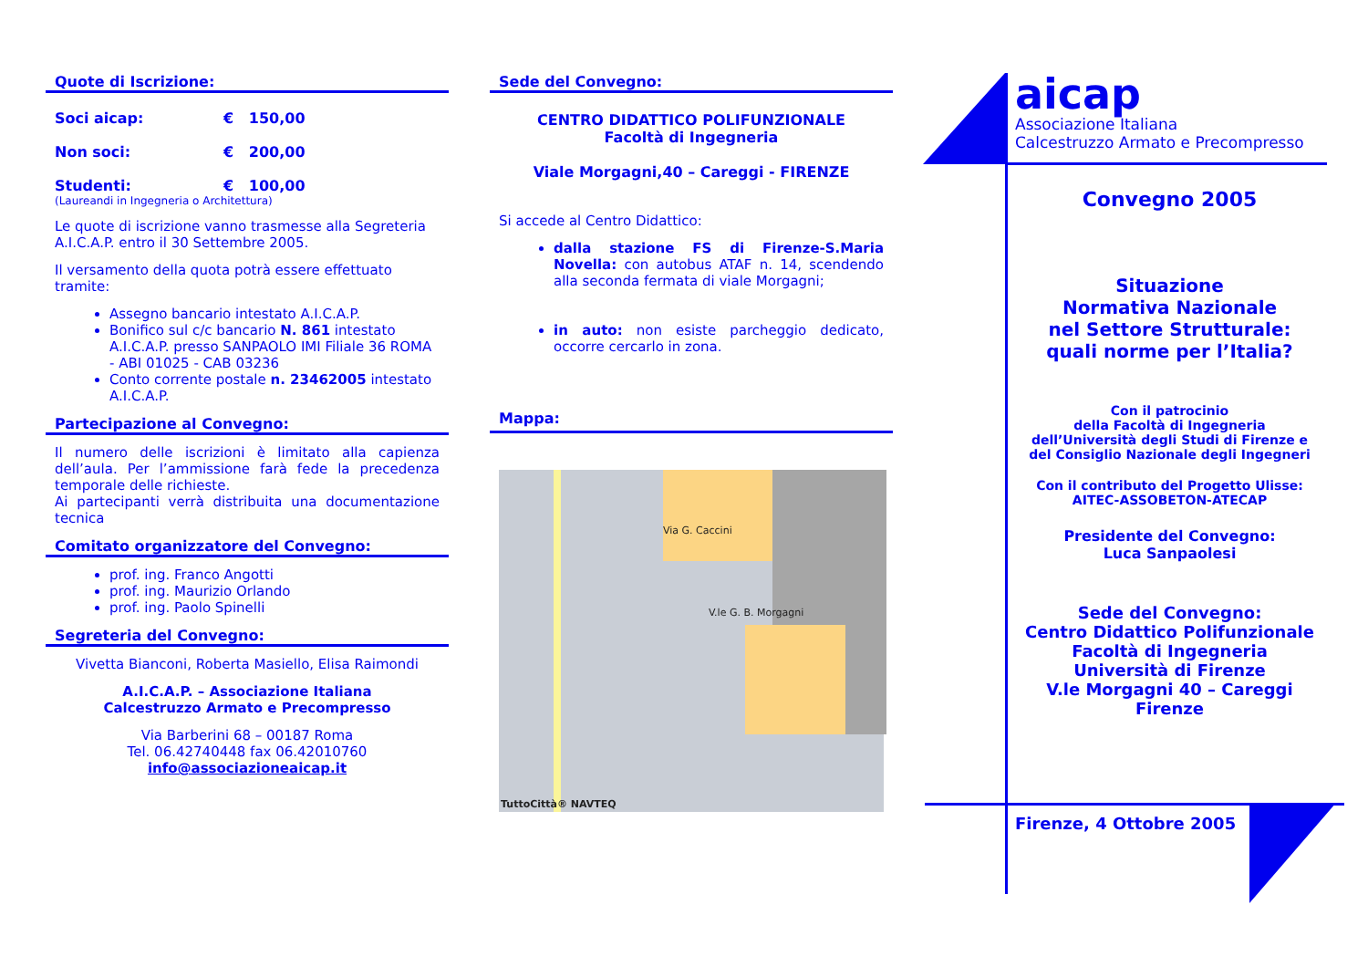Quote di Iscrizione:
Soci aicap: € 150,00
Non soci: € 200,00
Studenti: € 100,00
(Laureandi in Ingegneria o Architettura)
Le quote di iscrizione vanno trasmesse alla Segreteria A.I.C.A.P. entro il 30 Settembre 2005.
Il versamento della quota potrà essere effettuato tramite:
Assegno bancario intestato A.I.C.A.P.
Bonifico sul c/c bancario N. 861 intestato A.I.C.A.P. presso SANPAOLO IMI Filiale 36 ROMA - ABI 01025 - CAB 03236
Conto corrente postale n. 23462005 intestato A.I.C.A.P.
Partecipazione al Convegno:
Il numero delle iscrizioni è limitato alla capienza dell’aula. Per l’ammissione farà fede la precedenza temporale delle richieste.
Ai partecipanti verrà distribuita una documentazione tecnica
Comitato organizzatore del Convegno:
prof. ing. Franco Angotti
prof. ing. Maurizio Orlando
prof. ing. Paolo Spinelli
Segreteria del Convegno:
Vivetta Bianconi, Roberta Masiello, Elisa Raimondi
A.I.C.A.P. – Associazione Italiana
Calcestruzzo Armato e Precompresso
Via Barberini 68 – 00187 Roma
Tel. 06.42740448 fax 06.42010760
info@associazioneaicap.it
Sede del Convegno:
CENTRO DIDATTICO POLIFUNZIONALE
Facoltà di Ingegneria
Viale Morgagni,40 – Careggi - FIRENZE
Si accede al Centro Didattico:
dalla stazione FS di Firenze-S.Maria Novella: con autobus ATAF n. 14, scendendo alla seconda fermata di viale Morgagni;
in auto: non esiste parcheggio dedicato, occorre cercarlo in zona.
Mappa:
Via G. Caccini
V.le G. B. Morgagni
TuttoCittà® NAVTEQ
aicap
Associazione Italiana
Calcestruzzo Armato e Precompresso
Convegno 2005
Situazione
Normativa Nazionale
nel Settore Strutturale:
quali norme per l’Italia?
Con il patrocinio
della Facoltà di Ingegneria
dell’Università degli Studi di Firenze e
del Consiglio Nazionale degli Ingegneri
Con il contributo del Progetto Ulisse:
AITEC-ASSOBETON-ATECAP
Presidente del Convegno:
Luca Sanpaolesi
Sede del Convegno:
Centro Didattico Polifunzionale
Facoltà di Ingegneria
Università di Firenze
V.le Morgagni 40 – Careggi
Firenze
Firenze, 4 Ottobre 2005